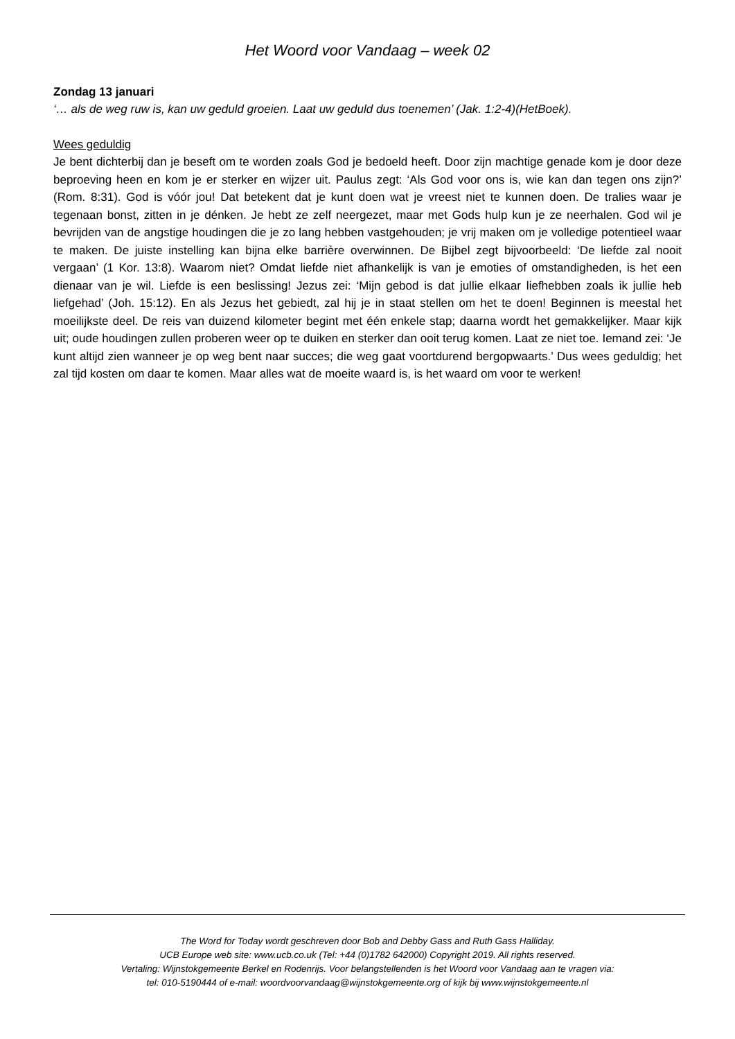Het Woord voor Vandaag – week 02
Zondag 13 januari
‘… als de weg ruw is, kan uw geduld groeien. Laat uw geduld dus toenemen’ (Jak. 1:2-4)(HetBoek).
Wees geduldig
Je bent dichterbij dan je beseft om te worden zoals God je bedoeld heeft. Door zijn machtige genade kom je door deze beproeving heen en kom je er sterker en wijzer uit. Paulus zegt: ‘Als God voor ons is, wie kan dan tegen ons zijn?’ (Rom. 8:31). God is vóór jou! Dat betekent dat je kunt doen wat je vreest niet te kunnen doen. De tralies waar je tegenaan bonst, zitten in je dénken. Je hebt ze zelf neergezet, maar met Gods hulp kun je ze neerhalen. God wil je bevrijden van de angstige houdingen die je zo lang hebben vastgehouden; je vrij maken om je volledige potentieel waar te maken. De juiste instelling kan bijna elke barrière overwinnen. De Bijbel zegt bijvoorbeeld: ‘De liefde zal nooit vergaan’ (1 Kor. 13:8). Waarom niet? Omdat liefde niet afhankelijk is van je emoties of omstandigheden, is het een dienaar van je wil. Liefde is een beslissing! Jezus zei: ‘Mijn gebod is dat jullie elkaar liefhebben zoals ik jullie heb liefgehad’ (Joh. 15:12). En als Jezus het gebiedt, zal hij je in staat stellen om het te doen! Beginnen is meestal het moeilijkste deel. De reis van duizend kilometer begint met één enkele stap; daarna wordt het gemakkelijker. Maar kijk uit; oude houdingen zullen proberen weer op te duiken en sterker dan ooit terug komen. Laat ze niet toe. Iemand zei: ‘Je kunt altijd zien wanneer je op weg bent naar succes; die weg gaat voortdurend bergopwaarts.’ Dus wees geduldig; het zal tijd kosten om daar te komen. Maar alles wat de moeite waard is, is het waard om voor te werken!
The Word for Today wordt geschreven door Bob and Debby Gass and Ruth Gass Halliday.
UCB Europe web site: www.ucb.co.uk (Tel: +44 (0)1782 642000) Copyright 2019. All rights reserved.
Vertaling: Wijnstokgemeente Berkel en Rodenrijs. Voor belangstellenden is het Woord voor Vandaag aan te vragen via:
tel: 010-5190444 of e-mail: woordvoorvandaag@wijnstokgemeente.org of kijk bij www.wijnstokgemeente.nl